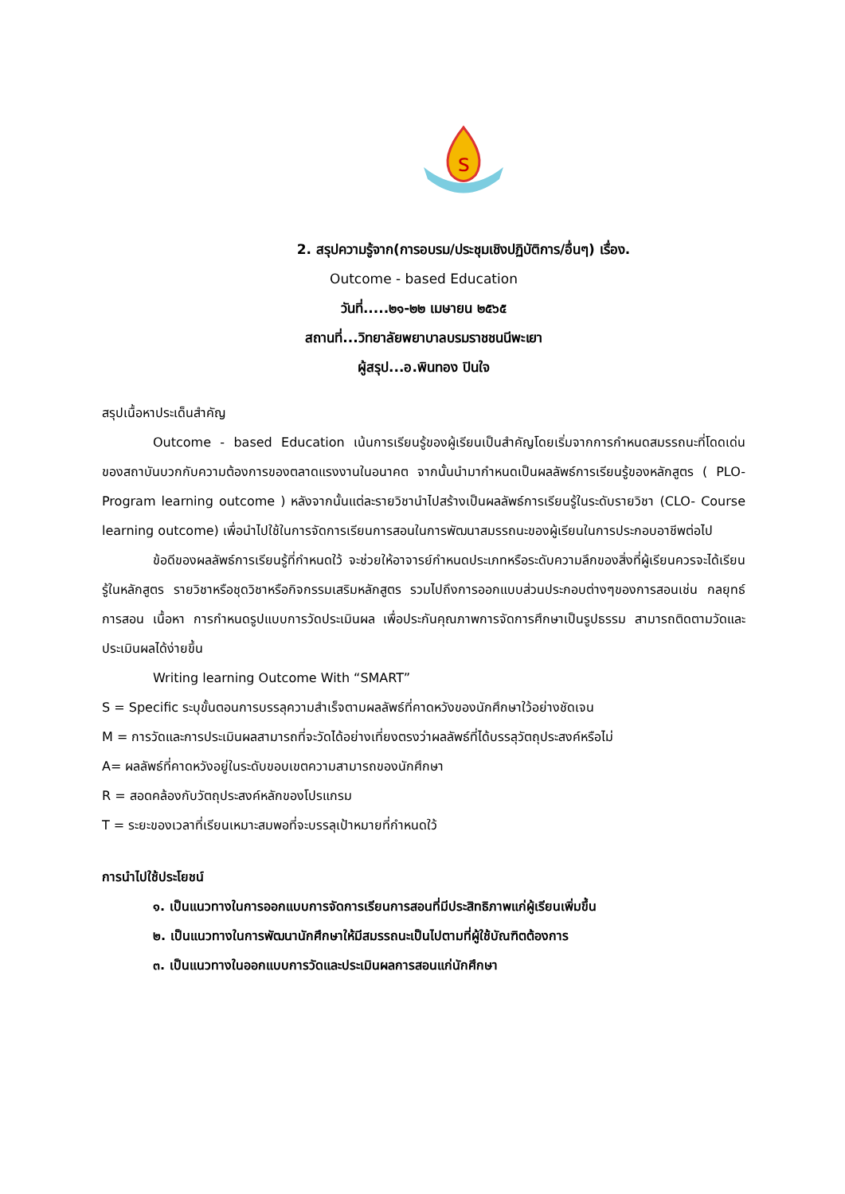ร
2. สรุปความรู้จาก(การอบรม/ประชุมเชิงปฏิบัติการ/อื่นๆ) เรื่อง.
Outcome - based Education
วันที่.....๒๑-๒๒ เมษายน ๒๕๖๕
สถานที่...วิทยาลัยพยาบาลบรมราชชนนีพะเยา
ผู้สรุป...อ.พินทอง ปินใจ
สรุปเนื้อหาประเด็นสำคัญ
Outcome - based Education เน้นการเรียนรู้ของผู้เรียนเป็นสำคัญโดยเริ่มจากการกำหนดสมรรถนะที่โดดเด่นของสถาบันบวกกับความต้องการของตลาดแรงงานในอนาคต จากนั้นนำมากำหนดเป็นผลลัพธ์การเรียนรู้ของหลักสูตร ( PLO-Program learning outcome ) หลังจากนั้นแต่ละรายวิชานำไปสร้างเป็นผลลัพธ์การเรียนรู้ในระดับรายวิชา (CLO- Course learning outcome) เพื่อนำไปใช้ในการจัดการเรียนการสอนในการพัฒนาสมรรถนะของผู้เรียนในการประกอบอาชีพต่อไป
ข้อดีของผลลัพธ์การเรียนรู้ที่กำหนดใว้ จะช่วยให้อาจารย์กำหนดประเภทหรือระดับความลึกของสิ่งที่ผู้เรียนควรจะได้เรียนรู้ในหลักสูตร รายวิชาหรือชุดวิชาหรือกิจกรรมเสริมหลักสูตร รวมไปถึงการออกแบบส่วนประกอบต่างๆของการสอนเช่น กลยุทธ์การสอน เนื้อหา การกำหนดรูปแบบการวัดประเมินผล เพื่อประกันคุณภาพการจัดการศึกษาเป็นรูปธรรม สามารถติดตามวัดและประเมินผลได้ง่ายขึ้น
Writing learning Outcome With “SMART”
S = Specific ระบุขั้นตอนการบรรลุความสำเร็จตามผลลัพธ์ที่คาดหวังของนักศึกษาใว้อย่างชัดเจน
M = การวัดและการประเมินผลสามารถที่จะวัดได้อย่างเที่ยงตรงว่าผลลัพธ์ที่ได้บรรลุวัตถุประสงค์หรือไม่
A= ผลลัพธ์ที่คาดหวังอยู่ในระดับขอบเขตความสามารถของนักศึกษา
R = สอดคล้องกับวัตถุประสงค์หลักของโปรแกรม
T = ระยะของเวลาที่เรียนเหมาะสมพอที่จะบรรลุเป้าหมายที่กำหนดใว้
การนำไปใช้ประโยชน์
๑. เป็นแนวทางในการออกแบบการจัดการเรียนการสอนที่มีประสิทธิภาพแก่ผู้เรียนเพิ่มขึ้น
๒. เป็นแนวทางในการพัฒนานักศึกษาให้มีสมรรถนะเป็นไปตามที่ผู้ใช้บัณฑิตต้องการ
๓. เป็นแนวทางในออกแบบการวัดและประเมินผลการสอนแก่นักศึกษา